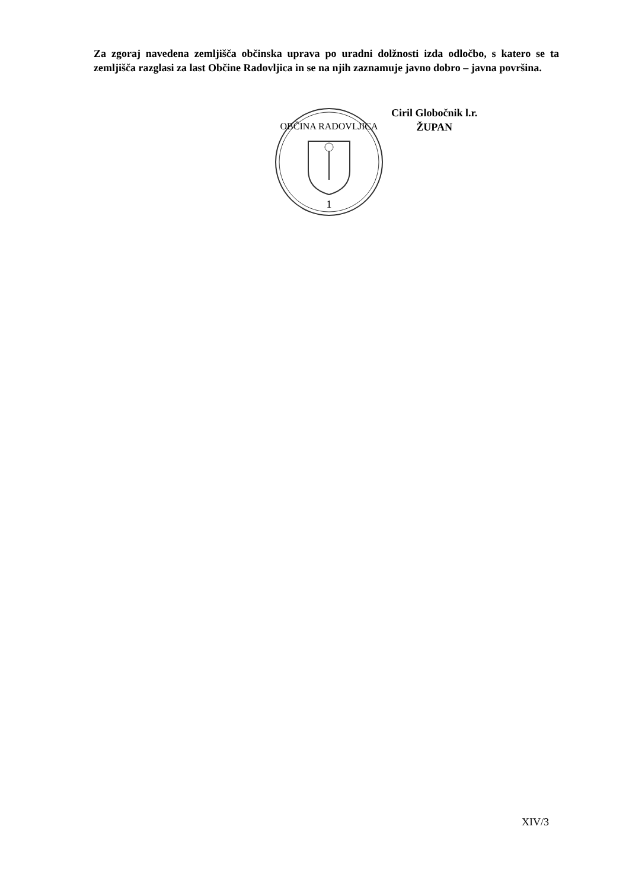Za zgoraj navedena zemljišča občinska uprava po uradni dolžnosti izda odločbo, s katero se ta zemljišča razglasi za last Občine Radovljica in se na njih zaznamuje javno dobro – javna površina.
OBČINA RADOVLJICA
1
Ciril Globočnik l.r.
ŽUPAN
XIV/3